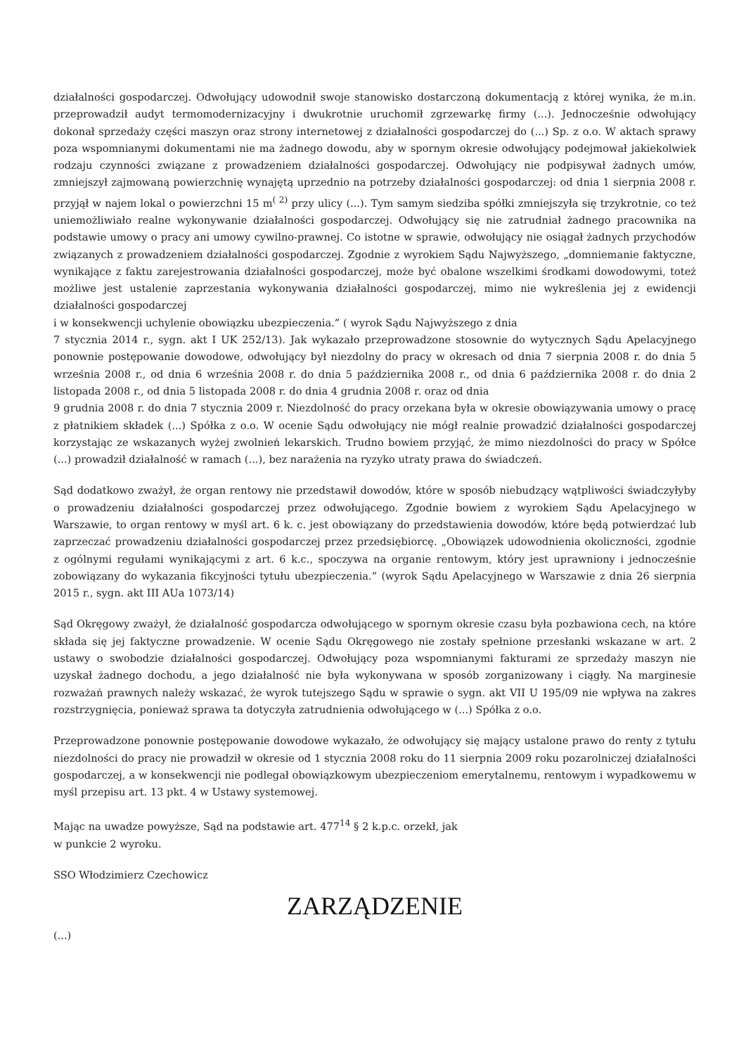działalności gospodarczej. Odwołujący udowodnił swoje stanowisko dostarczoną dokumentacją z której wynika, że m.in. przeprowadził audyt termomodernizacyjny i dwukrotnie uruchomił zgrzewarkę firmy (...). Jednocześnie odwołujący dokonał sprzedaży części maszyn oraz strony internetowej z działalności gospodarczej do (...) Sp. z o.o. W aktach sprawy poza wspomnianymi dokumentami nie ma żadnego dowodu, aby w spornym okresie odwołujący podejmował jakiekolwiek rodzaju czynności związane z prowadzeniem działalności gospodarczej. Odwołujący nie podpisywał żadnych umów, zmniejszył zajmowaną powierzchnię wynajętą uprzednio na potrzeby działalności gospodarczej: od dnia 1 sierpnia 2008 r. przyjął w najem lokal o powierzchni 15 m<sup>( 2)</sup> przy ulicy (...). Tym samym siedziba spółki zmniejszyła się trzykrotnie, co też uniemożliwiało realne wykonywanie działalności gospodarczej. Odwołujący się nie zatrudniał żadnego pracownika na podstawie umowy o pracy ani umowy cywilno-prawnej. Co istotne w sprawie, odwołujący nie osiągał żadnych przychodów związanych z prowadzeniem działalności gospodarczej. Zgodnie z wyrokiem Sądu Najwyższego, „domniemanie faktyczne, wynikające z faktu zarejestrowania działalności gospodarczej, może być obalone wszelkimi środkami dowodowymi, toteż możliwe jest ustalenie zaprzestania wykonywania działalności gospodarczej, mimo nie wykreślenia jej z ewidencji działalności gospodarczej
i w konsekwencji uchylenie obowiązku ubezpieczenia.” ( wyrok Sądu Najwyższego z dnia
7 stycznia 2014 r., sygn. akt I UK 252/13). Jak wykazało przeprowadzone stosownie do wytycznych Sądu Apelacyjnego ponownie postępowanie dowodowe, odwołujący był niezdolny do pracy w okresach od dnia 7 sierpnia 2008 r. do dnia 5 września 2008 r., od dnia 6 września 2008 r. do dnia 5 października 2008 r., od dnia 6 października 2008 r. do dnia 2 listopada 2008 r., od dnia 5 listopada 2008 r. do dnia 4 grudnia 2008 r. oraz od dnia
9 grudnia 2008 r. do dnia 7 stycznia 2009 r. Niezdolność do pracy orzekana była w okresie obowiązywania umowy o pracę z płatnikiem składek (...) Spółka z o.o. W ocenie Sądu odwołujący nie mógł realnie prowadzić działalności gospodarczej korzystając ze wskazanych wyżej zwolnień lekarskich. Trudno bowiem przyjąć, że mimo niezdolności do pracy w Spółce (...) prowadził działalność w ramach (...), bez narażenia na ryzyko utraty prawa do świadczeń.
Sąd dodatkowo zważył, że organ rentowy nie przedstawił dowodów, które w sposób niebudzący wątpliwości świadczyłyby o prowadzeniu działalności gospodarczej przez odwołującego. Zgodnie bowiem z wyrokiem Sądu Apelacyjnego w Warszawie, to organ rentowy w myśl art. 6 k. c. jest obowiązany do przedstawienia dowodów, które będą potwierdzać lub zaprzeczać prowadzeniu działalności gospodarczej przez przedsiębiorcę. „Obowiązek udowodnienia okoliczności, zgodnie z ogólnymi regułami wynikającymi z art. 6 k.c., spoczywa na organie rentowym, który jest uprawniony i jednocześnie zobowiązany do wykazania fikcyjności tytułu ubezpieczenia.” (wyrok Sądu Apelacyjnego w Warszawie z dnia 26 sierpnia 2015 r., sygn. akt III AUa 1073/14)
Sąd Okręgowy zważył, że działalność gospodarcza odwołującego w spornym okresie czasu była pozbawiona cech, na które składa się jej faktyczne prowadzenie. W ocenie Sądu Okręgowego nie zostały spełnione przesłanki wskazane w art. 2 ustawy o swobodzie działalności gospodarczej. Odwołujący poza wspomnianymi fakturami ze sprzedaży maszyn nie uzyskał żadnego dochodu, a jego działalność nie była wykonywana w sposób zorganizowany i ciągły. Na marginesie rozważań prawnych należy wskazać, że wyrok tutejszego Sądu w sprawie o sygn. akt VII U 195/09 nie wpływa na zakres rozstrzygnięcia, ponieważ sprawa ta dotyczyła zatrudnienia odwołującego w (...) Spółka z o.o.
Przeprowadzone ponownie postępowanie dowodowe wykazało, że odwołujący się mający ustalone prawo do renty z tytułu niezdolności do pracy nie prowadził w okresie od 1 stycznia 2008 roku do 11 sierpnia 2009 roku pozarolniczej działalności gospodarczej, a w konsekwencji nie podlegał obowiązkowym ubezpieczeniom emerytalnemu, rentowym i wypadkowemu w myśl przepisu art. 13 pkt. 4 w Ustawy systemowej.
Mając na uwadze powyższe, Sąd na podstawie art. 477<sup>14</sup> § 2 k.p.c. orzekł, jak
w punkcie 2 wyroku.
SSO Włodzimierz Czechowicz
ZARZĄDZENIE
(...)